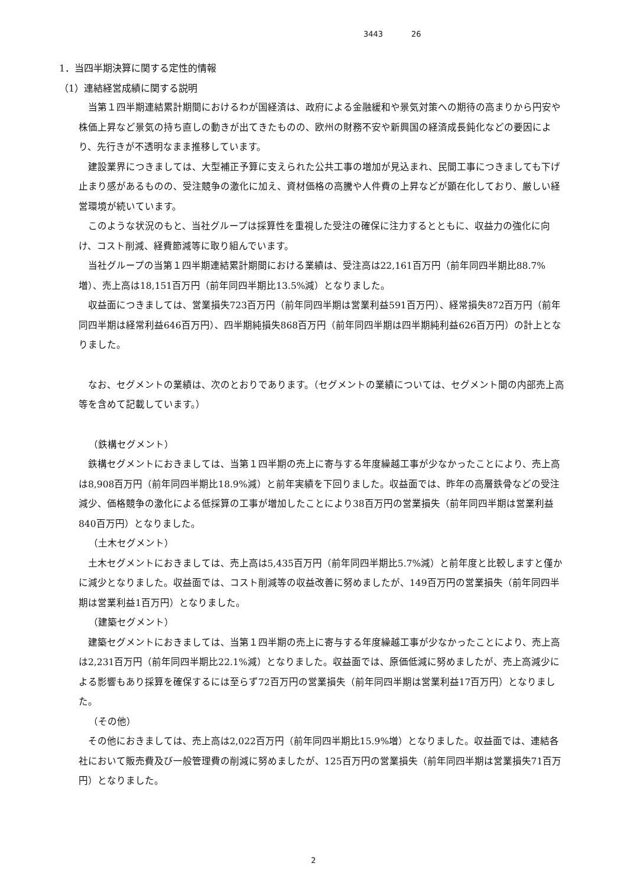3443 26
1．当四半期決算に関する定性的情報
（1）連結経営成績に関する説明
当第１四半期連結累計期間におけるわが国経済は、政府による金融緩和や景気対策への期待の高まりから円安や株価上昇など景気の持ち直しの動きが出てきたものの、欧州の財務不安や新興国の経済成長鈍化などの要因により、先行きが不透明なまま推移しています。
建設業界につきましては、大型補正予算に支えられた公共工事の増加が見込まれ、民間工事につきましても下げ止まり感があるものの、受注競争の激化に加え、資材価格の高騰や人件費の上昇などが顕在化しており、厳しい経営環境が続いています。
このような状況のもと、当社グループは採算性を重視した受注の確保に注力するとともに、収益力の強化に向け、コスト削減、経費節減等に取り組んでいます。
当社グループの当第１四半期連結累計期間における業績は、受注高は22,161百万円（前年同四半期比88.7%増）、売上高は18,151百万円（前年同四半期比13.5%減）となりました。
収益面につきましては、営業損失723百万円（前年同四半期は営業利益591百万円）、経常損失872百万円（前年同四半期は経常利益646百万円）、四半期純損失868百万円（前年同四半期は四半期純利益626百万円）の計上となりました。
なお、セグメントの業績は、次のとおりであります。（セグメントの業績については、セグメント間の内部売上高等を含めて記載しています。）
（鉄構セグメント）
鉄構セグメントにおきましては、当第１四半期の売上に寄与する年度繰越工事が少なかったことにより、売上高は8,908百万円（前年同四半期比18.9%減）と前年実績を下回りました。収益面では、昨年の高層鉄骨などの受注減少、価格競争の激化による低採算の工事が増加したことにより38百万円の営業損失（前年同四半期は営業利益840百万円）となりました。
（土木セグメント）
土木セグメントにおきましては、売上高は5,435百万円（前年同四半期比5.7%減）と前年度と比較しますと僅かに減少となりました。収益面では、コスト削減等の収益改善に努めましたが、149百万円の営業損失（前年同四半期は営業利益1百万円）となりました。
（建築セグメント）
建築セグメントにおきましては、当第１四半期の売上に寄与する年度繰越工事が少なかったことにより、売上高は2,231百万円（前年同四半期比22.1%減）となりました。収益面では、原価低減に努めましたが、売上高減少による影響もあり採算を確保するには至らず72百万円の営業損失（前年同四半期は営業利益17百万円）となりました。
（その他）
その他におきましては、売上高は2,022百万円（前年同四半期比15.9%増）となりました。収益面では、連結各社において販売費及び一般管理費の削減に努めましたが、125百万円の営業損失（前年同四半期は営業損失71百万円）となりました。
2